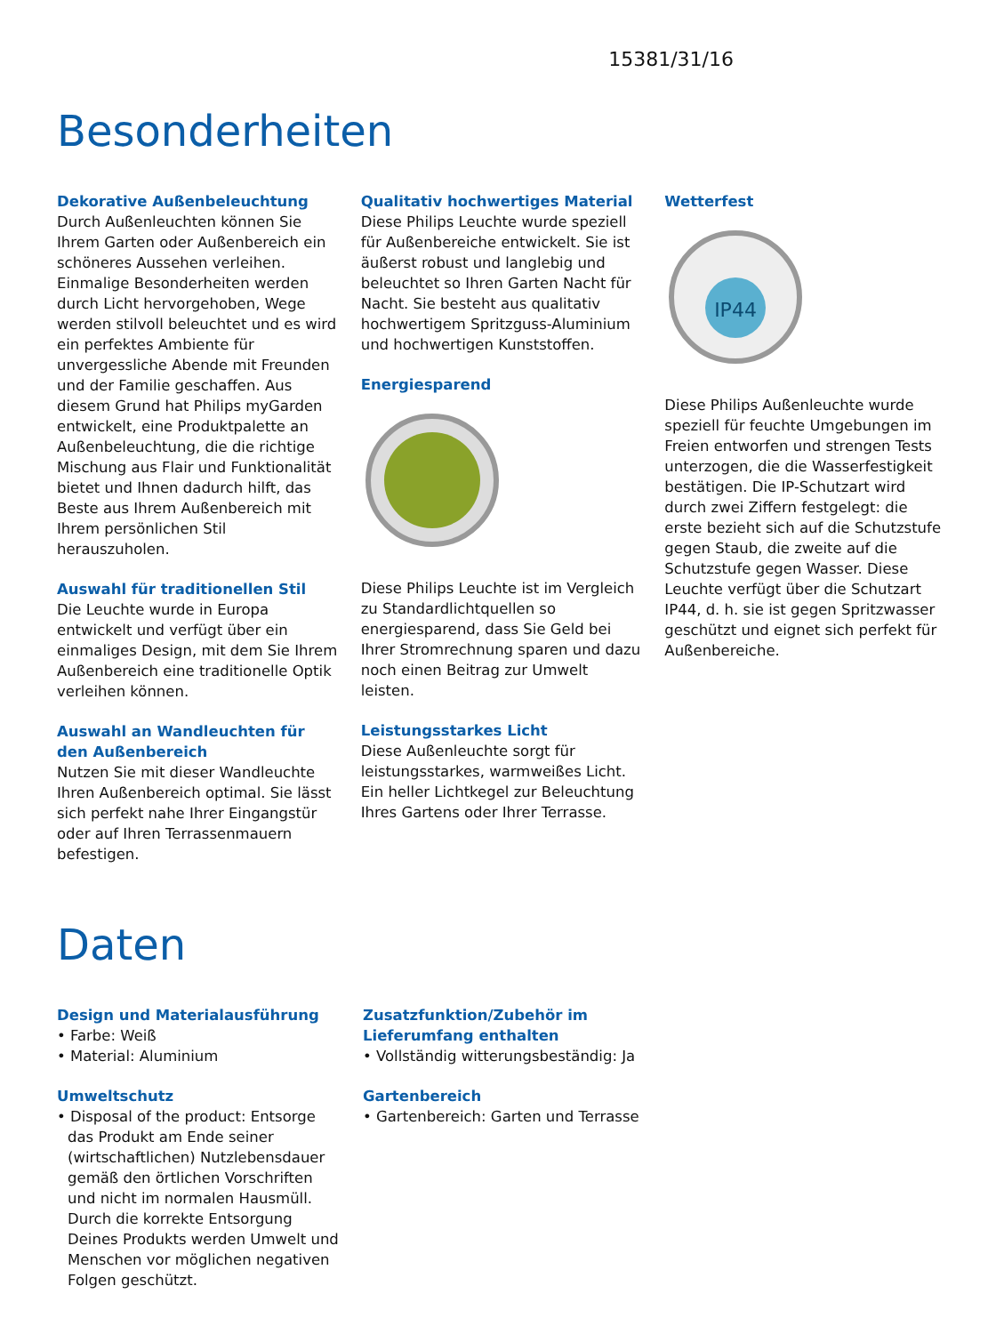15381/31/16
Besonderheiten
Dekorative Außenbeleuchtung
Durch Außenleuchten können Sie Ihrem Garten oder Außenbereich ein schöneres Aussehen verleihen. Einmalige Besonderheiten werden durch Licht hervorgehoben, Wege werden stilvoll beleuchtet und es wird ein perfektes Ambiente für unvergessliche Abende mit Freunden und der Familie geschaffen. Aus diesem Grund hat Philips myGarden entwickelt, eine Produktpalette an Außenbeleuchtung, die die richtige Mischung aus Flair und Funktionalität bietet und Ihnen dadurch hilft, das Beste aus Ihrem Außenbereich mit Ihrem persönlichen Stil herauszuholen.
Auswahl für traditionellen Stil
Die Leuchte wurde in Europa entwickelt und verfügt über ein einmaliges Design, mit dem Sie Ihrem Außenbereich eine traditionelle Optik verleihen können.
Auswahl an Wandleuchten für den Außenbereich
Nutzen Sie mit dieser Wandleuchte Ihren Außenbereich optimal. Sie lässt sich perfekt nahe Ihrer Eingangstür oder auf Ihren Terrassenmauern befestigen.
Qualitativ hochwertiges Material
Diese Philips Leuchte wurde speziell für Außenbereiche entwickelt. Sie ist äußerst robust und langlebig und beleuchtet so Ihren Garten Nacht für Nacht. Sie besteht aus qualitativ hochwertigem Spritzguss-Aluminium und hochwertigen Kunststoffen.
Energiesparend
Diese Philips Leuchte ist im Vergleich zu Standardlichtquellen so energiesparend, dass Sie Geld bei Ihrer Stromrechnung sparen und dazu noch einen Beitrag zur Umwelt leisten.
Leistungsstarkes Licht
Diese Außenleuchte sorgt für leistungsstarkes, warmweißes Licht. Ein heller Lichtkegel zur Beleuchtung Ihres Gartens oder Ihrer Terrasse.
Wetterfest
IP44
Diese Philips Außenleuchte wurde speziell für feuchte Umgebungen im Freien entworfen und strengen Tests unterzogen, die die Wasserfestigkeit bestätigen. Die IP-Schutzart wird durch zwei Ziffern festgelegt: die erste bezieht sich auf die Schutzstufe gegen Staub, die zweite auf die Schutzstufe gegen Wasser. Diese Leuchte verfügt über die Schutzart IP44, d. h. sie ist gegen Spritzwasser geschützt und eignet sich perfekt für Außenbereiche.
Daten
Design und Materialausführung
• Farbe: Weiß
• Material: Aluminium
Umweltschutz
• Disposal of the product: Entsorge das Produkt am Ende seiner (wirtschaftlichen) Nutzlebensdauer gemäß den örtlichen Vorschriften und nicht im normalen Hausmüll. Durch die korrekte Entsorgung Deines Produkts werden Umwelt und Menschen vor möglichen negativen Folgen geschützt.
Zusatzfunktion/Zubehör im Lieferumfang enthalten
• Vollständig witterungsbeständig: Ja
Gartenbereich
• Gartenbereich: Garten und Terrasse